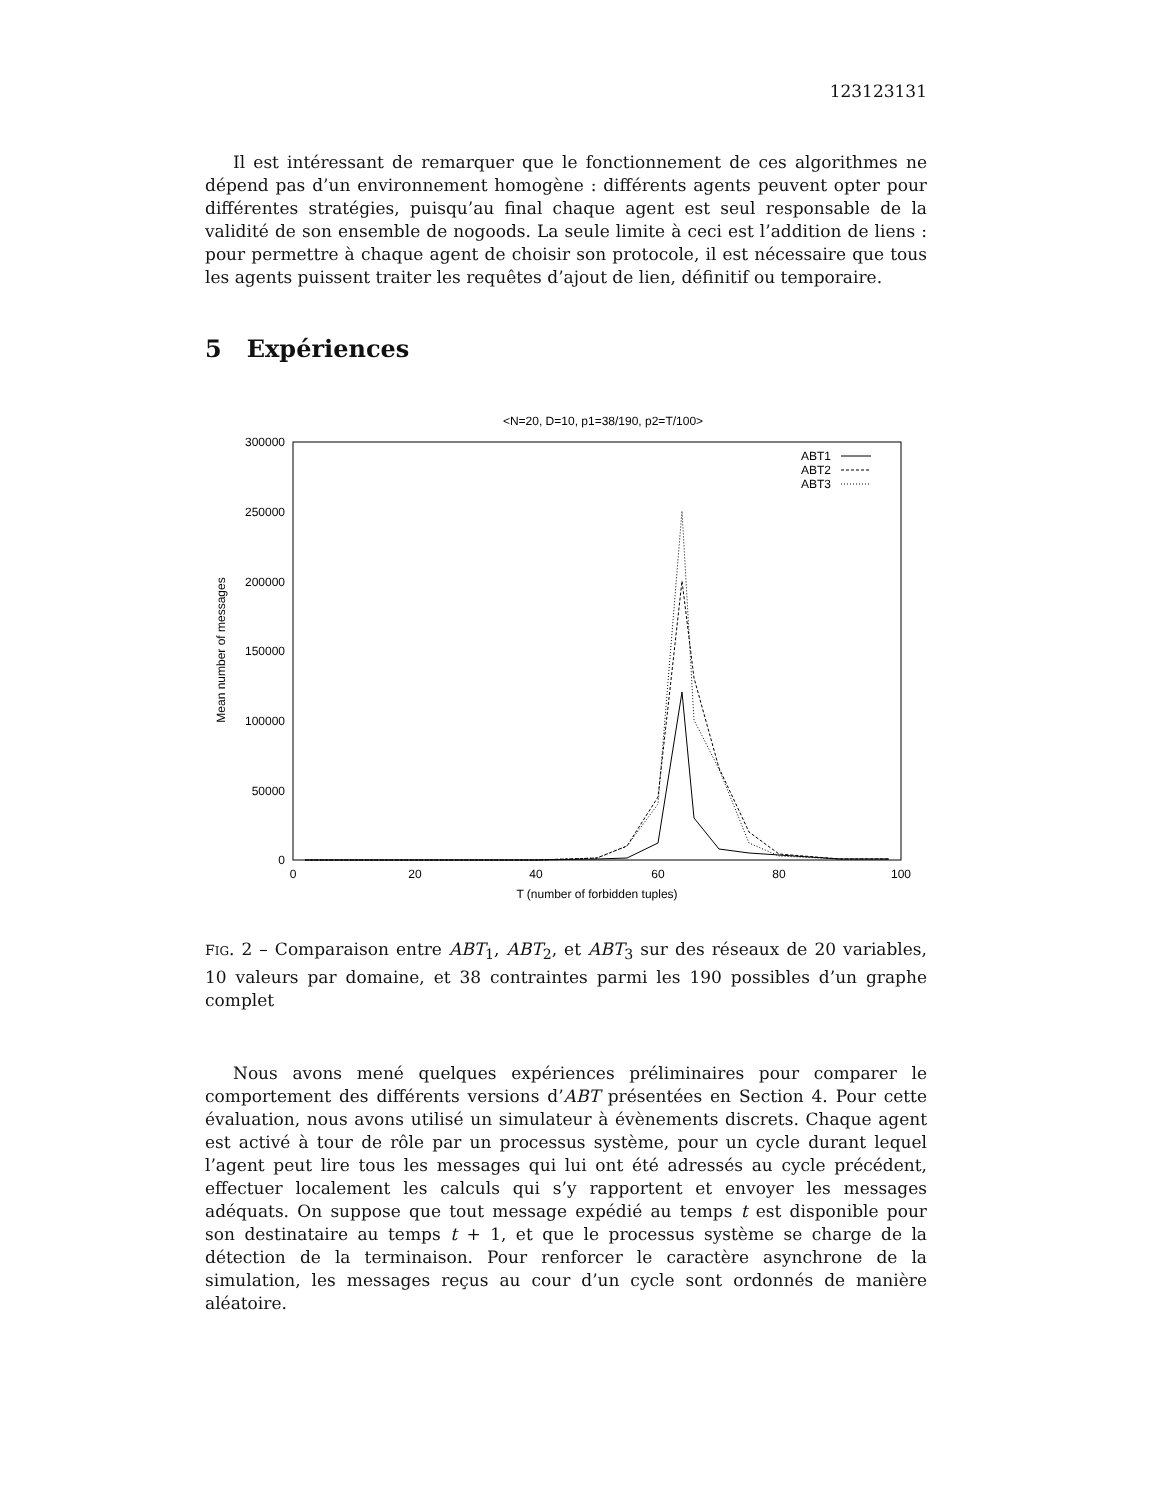123123131
Il est intéressant de remarquer que le fonctionnement de ces algorithmes ne dépend pas d’un environnement homogène : différents agents peuvent opter pour différentes stratégies, puisqu’au final chaque agent est seul responsable de la validité de son ensemble de nogoods. La seule limite à ceci est l’addition de liens : pour permettre à chaque agent de choisir son protocole, il est nécessaire que tous les agents puissent traiter les requêtes d’ajout de lien, définitif ou temporaire.
5 Expériences
<N=20, D=10, p1=38/190, p2=T/100>
300000
250000
200000
150000
100000
50000
0
0
20
40
60
80
100
T (number of forbidden tuples)
Mean number of messages
ABT1
ABT2
ABT3
FIG. 2 – Comparaison entre ABT<sub>1</sub>, ABT<sub>2</sub>, et ABT<sub>3</sub> sur des réseaux de 20 variables, 10 valeurs par domaine, et 38 contraintes parmi les 190 possibles d’un graphe complet
Nous avons mené quelques expériences préliminaires pour comparer le comportement des différents versions d’ABT présentées en Section 4. Pour cette évaluation, nous avons utilisé un simulateur à évènements discrets. Chaque agent est activé à tour de rôle par un processus système, pour un cycle durant lequel l’agent peut lire tous les messages qui lui ont été adressés au cycle précédent, effectuer localement les calculs qui s’y rapportent et envoyer les messages adéquats. On suppose que tout message expédié au temps t est disponible pour son destinataire au temps t + 1, et que le processus système se charge de la détection de la terminaison. Pour renforcer le caractère asynchrone de la simulation, les messages reçus au cour d’un cycle sont ordonnés de manière aléatoire.